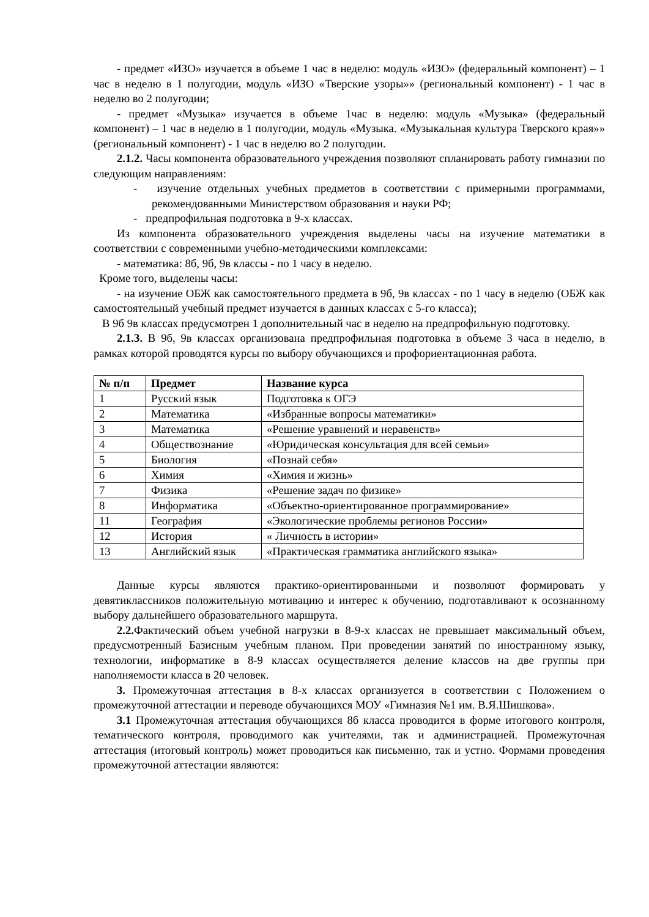- предмет «ИЗО» изучается в объеме 1 час в неделю: модуль «ИЗО» (федеральный компонент) – 1 час в неделю в 1 полугодии, модуль «ИЗО «Тверские узоры»» (региональный компонент) - 1 час в неделю во 2 полугодии;
- предмет «Музыка» изучается в объеме 1час в неделю: модуль «Музыка» (федеральный компонент) – 1 час в неделю в 1 полугодии, модуль «Музыка. «Музыкальная культура Тверского края»» (региональный компонент) - 1 час в неделю во 2 полугодии.
2.1.2. Часы компонента образовательного учреждения позволяют спланировать работу гимназии по следующим направлениям:
- изучение отдельных учебных предметов в соответствии с примерными программами, рекомендованными Министерством образования и науки РФ;
- предпрофильная подготовка в 9-х классах.
Из компонента образовательного учреждения выделены часы на изучение математики в соответствии с современными учебно-методическими комплексами:
- математика: 8б, 9б, 9в классы - по 1 часу в неделю.
Кроме того, выделены часы:
- на изучение ОБЖ как самостоятельного предмета в 9б, 9в классах - по 1 часу в неделю (ОБЖ как самостоятельный учебный предмет изучается в данных классах с 5-го класса);
В 9б 9в классах предусмотрен 1 дополнительный час в неделю на предпрофильную подготовку.
2.1.3. В 9б, 9в классах организована предпрофильная подготовка в объеме 3 часа в неделю, в рамках которой проводятся курсы по выбору обучающихся и профориентационная работа.
| № п/п | Предмет | Название курса |
| --- | --- | --- |
| 1 | Русский язык | Подготовка к ОГЭ |
| 2 | Математика | «Избранные вопросы математики» |
| 3 | Математика | «Решение уравнений и неравенств» |
| 4 | Обществознание | «Юридическая консультация для всей семьи» |
| 5 | Биология | «Познай себя» |
| 6 | Химия | «Химия и жизнь» |
| 7 | Физика | «Решение задач по физике» |
| 8 | Информатика | «Объектно-ориентированное программирование» |
| 11 | География | «Экологические проблемы регионов России» |
| 12 | История | « Личность в истории» |
| 13 | Английский язык | «Практическая грамматика английского языка» |
Данные курсы являются практико-ориентированными и позволяют формировать у девятиклассников положительную мотивацию и интерес к обучению, подготавливают к осознанному выбору дальнейшего образовательного маршрута.
2.2. Фактический объем учебной нагрузки в 8-9-х классах не превышает максимальный объем, предусмотренный Базисным учебным планом. При проведении занятий по иностранному языку, технологии, информатике в 8-9 классах осуществляется деление классов на две группы при наполняемости класса в 20 человек.
3. Промежуточная аттестация в 8-х классах организуется в соответствии с Положением о промежуточной аттестации и переводе обучающихся МОУ «Гимназия №1 им. В.Я.Шишкова».
3.1 Промежуточная аттестация обучающихся 8б класса проводится в форме итогового контроля, тематического контроля, проводимого как учителями, так и администрацией. Промежуточная аттестация (итоговый контроль) может проводиться как письменно, так и устно. Формами проведения промежуточной аттестации являются: